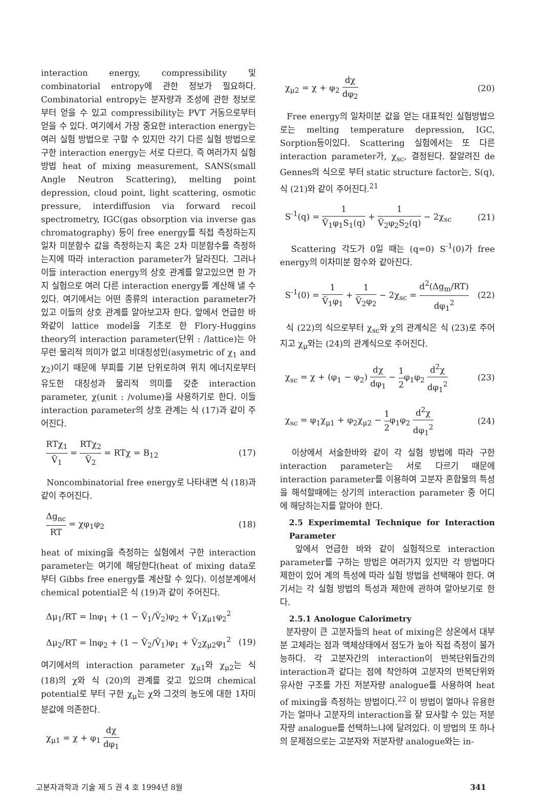interaction energy, compressibility 및 combinatorial entropy에 관한 정보가 필요하다. Combinatorial entropy는 분자량과 조성에 관한 정보로부터 얻을 수 있고 compressibility는 PVT 거동으로부터 얻을 수 있다. 여기에서 가장 중요한 interaction energy는 여러 실험 방법으로 구할 수 있지만 각기 다른 실험 방법으로 구한 interaction energy는 서로 다르다. 즉 여러가지 실험 방법 heat of mixing measurement, SANS(small Angle Neutron Scattering), melting point depression, cloud point, light scattering, osmotic pressure, interdiffusion via forward recoil spectrometry, IGC(gas obsorption via inverse gas chromatography) 등이 free energy를 직접 측정하는지 일차 미분함수 값을 측정하는지 혹은 2차 미분함수를 측정하는지에 따라 interaction parameter가 달라진다. 그러나 이들 interaction energy의 상호 관계를 알고있으면 한 가지 실험으로 여러 다른 interaction energy를 계산해 낼 수 있다. 여기에서는 어떤 종류의 interaction parameter가 있고 이들의 상호 관계를 알아보고자 한다. 앞에서 언급한 바와같이 lattice model을 기초로 한 Flory-Huggins theory의 interaction parameter(단위 : /lattice)는 아무런 물리적 의미가 없고 비대칭성인(asymetric of χ<sub>1</sub> and χ<sub>2</sub>)이기 때문에 부피를 기본 단위로하여 위치 에너지로부터 유도한 대칭성과 물리적 의미를 갖춘 interaction parameter, χ(unit : /volume)을 사용하기로 한다. 이들 interaction parameter의 상호 관계는 식 (17)과 같이 주어진다.
RTχ<sub>1</sub> Ṽ<sub>1</sub> = RTχ<sub>2</sub> Ṽ<sub>2</sub> = RTχ = B<sub>12</sub> (17)
Noncombinatorial free energy로 나타내면 식 (18)과 같이 주어진다.
Δg<sub>nc</sub> RT = χφ<sub>1</sub>φ<sub>2</sub> (18)
heat of mixing을 측정하는 실험에서 구한 interaction parameter는 여기에 해당한다(heat of mixing data로 부터 Gibbs free energy를 계산할 수 있다). 이성분계에서 chemical potential은 식 (19)과 같이 주어진다.
Δμ<sub>1</sub>/RT = lnφ<sub>1</sub> + (1 − Ṽ<sub>1</sub>/Ṽ<sub>2</sub>)φ<sub>2</sub> + Ṽ<sub>1</sub>χ<sub>μ1</sub>φ<sub>2</sub><sup>2</sup>
Δμ<sub>2</sub>/RT = lnφ<sub>2</sub> + (1 − Ṽ<sub>2</sub>/Ṽ<sub>1</sub>)φ<sub>1</sub> + Ṽ<sub>2</sub>χ<sub>μ2</sub>φ<sub>1</sub><sup>2</sup> (19)
여기에서의 interaction parameter χ<sub>μ1</sub>와 χ<sub>μ2</sub>는 식 (18)의 χ와 식 (20)의 관계를 갖고 있으며 chemical potential로 부터 구한 χ<sub>μ</sub>는 χ와 그것의 농도에 대한 1차미분값에 의존한다.
χ<sub>μ1</sub> = χ + φ<sub>1</sub> dχ dφ<sub>1</sub>
χ<sub>μ2</sub> = χ + φ<sub>2</sub> dχ dφ<sub>2</sub> (20)
Free energy의 일차미분 값을 얻는 대표적인 실험방법으로는 melting temperature depression, IGC, Sorption등이있다. Scattering 실험에서는 또 다른 interaction parameter가, χ<sub>sc</sub>, 결정된다. 잘알려진 de Gennes의 식으로 부터 static structure factor는, S(q), 식 (21)와 같이 주어진다.<sup>21</sup>
S<sup>-1</sup>(q) = 1 Ṽ<sub>1</sub>φ<sub>1</sub>S<sub>1</sub>(q) + 1 Ṽ<sub>2</sub>φ<sub>2</sub>S<sub>2</sub>(q) − 2χ<sub>sc</sub> (21)
Scattering 각도가 0일 때는 (q=0) S<sup>-1</sup>(0)가 free energy의 이차미분 함수와 같아진다.
S<sup>-1</sup>(0) = 1 Ṽ<sub>1</sub>φ<sub>1</sub> + 1 Ṽ<sub>2</sub>φ<sub>2</sub> − 2χ<sub>sc</sub> = d<sup>2</sup>(Δg<sub>m</sub>/RT) dφ<sub>1</sub><sup>2</sup> (22)
식 (22)의 식으로부터 χ<sub>sc</sub>와 χ의 관계식은 식 (23)로 주어지고 χ<sub>μ</sub>와는 (24)의 관계식으로 주어진다.
χ<sub>sc</sub> = χ + (φ<sub>1</sub> − φ<sub>2</sub>) dχ dφ<sub>1</sub> − 1 2φ<sub>1</sub>φ<sub>2</sub> d<sup>2</sup>χ dφ<sub>1</sub><sup>2</sup> (23)
χ<sub>sc</sub> = φ<sub>1</sub>χ<sub>μ1</sub> + φ<sub>2</sub>χ<sub>μ2</sub> − 1 2φ<sub>1</sub>φ<sub>2</sub> d<sup>2</sup>χ dφ<sub>1</sub><sup>2</sup> (24)
이상에서 서술한바와 같이 각 실험 방법에 따라 구한 interaction parameter는 서로 다르기 때문에 interaction parameter를 이용하여 고분자 혼합물의 특성을 해석할때에는 상기의 interaction parameter 중 어디에 해당하는지를 알아야 한다.
2.5 Experimemtal Technique for Interaction Parameter
앞에서 언급한 바와 같이 실험적으로 interaction parameter를 구하는 방법은 여러가지 있지만 각 방법마다 제한이 있어 계의 특성에 따라 실험 방법을 선택해야 한다. 여기서는 각 실험 방법의 특성과 제한에 관하여 알아보기로 한다.
2.5.1 Anologue Calorimetry
분자량이 큰 고분자들의 heat of mixing은 상온에서 대부분 고체라는 점과 액체상태에서 점도가 높아 직접 측정이 불가능하다. 각 고분자간의 interaction이 반복단위들간의 interaction과 같다는 점에 착안하여 고분자의 반복단위와 유사한 구조를 가진 저분자량 analogue를 사용하여 heat of mixing을 측정하는 방법이다.<sup>22</sup> 이 방법이 얼마나 유용한가는 얼마나 고분자의 interaction을 잘 묘사할 수 있는 저분자량 analogue를 선택하느냐에 달려있다. 이 방법의 또 하나의 문제점으로는 고분자와 저분자량 analogue와는 in-
고분자과학과 기술 제 5 권 4 호 1994년 8월 341